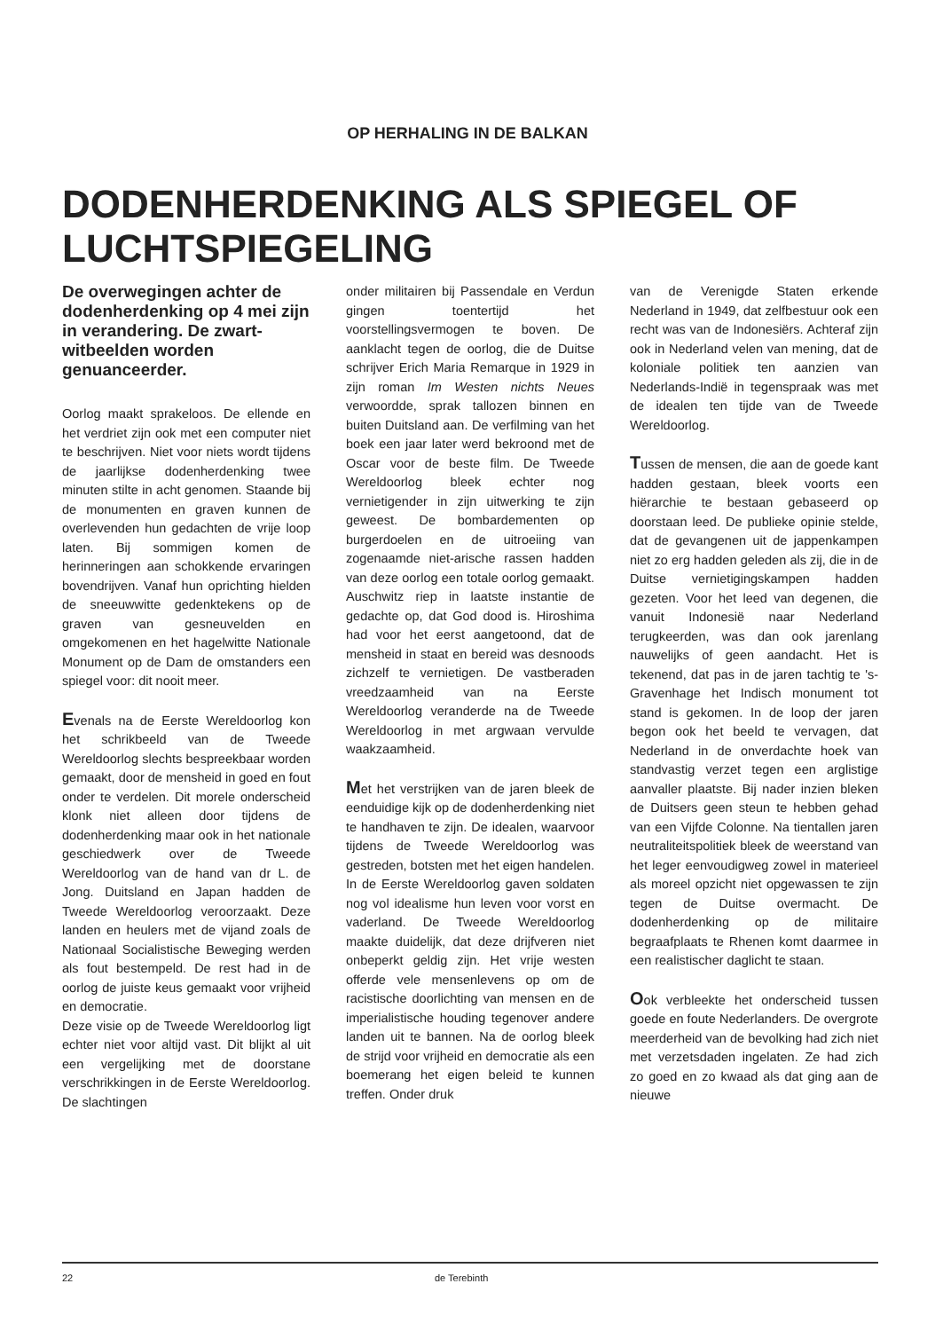OP HERHALING IN DE BALKAN
DODENHERDENKING ALS SPIEGEL OF LUCHTSPIEGELING
De overwegingen achter de dodenherdenking op 4 mei zijn in verandering. De zwart-witbeelden worden genuanceerder.
Oorlog maakt sprakeloos. De ellende en het verdriet zijn ook met een computer niet te beschrijven. Niet voor niets wordt tijdens de jaarlijkse dodenherdenking twee minuten stilte in acht genomen. Staande bij de monumenten en graven kunnen de overlevenden hun gedachten de vrije loop laten. Bij sommigen komen de herinneringen aan schokkende ervaringen bovendrijven. Vanaf hun oprichting hielden de sneeuwwitte gedenktekens op de graven van gesneuvelden en omgekomenen en het hagelwitte Nationale Monument op de Dam de omstanders een spiegel voor: dit nooit meer.
Evenals na de Eerste Wereldoorlog kon het schrikbeeld van de Tweede Wereldoorlog slechts bespreekbaar worden gemaakt, door de mensheid in goed en fout onder te verdelen. Dit morele onderscheid klonk niet alleen door tijdens de dodenherdenking maar ook in het nationale geschiedwerk over de Tweede Wereldoorlog van de hand van dr L. de Jong. Duitsland en Japan hadden de Tweede Wereldoorlog veroorzaakt. Deze landen en heulers met de vijand zoals de Nationaal Socialistische Beweging werden als fout bestempeld. De rest had in de oorlog de juiste keus gemaakt voor vrijheid en democratie.
Deze visie op de Tweede Wereldoorlog ligt echter niet voor altijd vast. Dit blijkt al uit een vergelijking met de doorstane verschrikkingen in de Eerste Wereldoorlog. De slachtingen
onder militairen bij Passendale en Verdun gingen toentertijd het voorstellingsvermogen te boven. De aanklacht tegen de oorlog, die de Duitse schrijver Erich Maria Remarque in 1929 in zijn roman Im Westen nichts Neues verwoordde, sprak tallozen binnen en buiten Duitsland aan. De verfilming van het boek een jaar later werd bekroond met de Oscar voor de beste film. De Tweede Wereldoorlog bleek echter nog vernietigender in zijn uitwerking te zijn geweest. De bombardementen op burgerdoelen en de uitroeiing van zogenaamde niet-arische rassen hadden van deze oorlog een totale oorlog gemaakt. Auschwitz riep in laatste instantie de gedachte op, dat God dood is. Hiroshima had voor het eerst aangetoond, dat de mensheid in staat en bereid was desnoods zichzelf te vernietigen. De vastberaden vreedzaamheid van na Eerste Wereldoorlog veranderde na de Tweede Wereldoorlog in met argwaan vervulde waakzaamheid.
Met het verstrijken van de jaren bleek de eenduidige kijk op de dodenherdenking niet te handhaven te zijn. De idealen, waarvoor tijdens de Tweede Wereldoorlog was gestreden, botsten met het eigen handelen. In de Eerste Wereldoorlog gaven soldaten nog vol idealisme hun leven voor vorst en vaderland. De Tweede Wereldoorlog maakte duidelijk, dat deze drijfveren niet onbeperkt geldig zijn. Het vrije westen offerde vele mensenlevens op om de racistische doorlichting van mensen en de imperialistische houding tegenover andere landen uit te bannen. Na de oorlog bleek de strijd voor vrijheid en democratie als een boemerang het eigen beleid te kunnen treffen. Onder druk
van de Verenigde Staten erkende Nederland in 1949, dat zelfbestuur ook een recht was van de Indonesiërs. Achteraf zijn ook in Nederland velen van mening, dat de koloniale politiek ten aanzien van Nederlands-Indië in tegenspraak was met de idealen ten tijde van de Tweede Wereldoorlog.
Tussen de mensen, die aan de goede kant hadden gestaan, bleek voorts een hiërarchie te bestaan gebaseerd op doorstaan leed. De publieke opinie stelde, dat de gevangenen uit de jappenkampen niet zo erg hadden geleden als zij, die in de Duitse vernietigingskampen hadden gezeten. Voor het leed van degenen, die vanuit Indonesië naar Nederland terugkeerden, was dan ook jarenlang nauwelijks of geen aandacht. Het is tekenend, dat pas in de jaren tachtig te 's-Gravenhage het Indisch monument tot stand is gekomen. In de loop der jaren begon ook het beeld te vervagen, dat Nederland in de onverdachte hoek van standvastig verzet tegen een arglistige aanvaller plaatste. Bij nader inzien bleken de Duitsers geen steun te hebben gehad van een Vijfde Colonne. Na tientallen jaren neutraliteitspolitiek bleek de weerstand van het leger eenvoudigweg zowel in materieel als moreel opzicht niet opgewassen te zijn tegen de Duitse overmacht. De dodenherdenking op de militaire begraafplaats te Rhenen komt daarmee in een realistischer daglicht te staan.
Ook verbleekte het onderscheid tussen goede en foute Nederlanders. De overgrote meerderheid van de bevolking had zich niet met verzetsdaden ingelaten. Ze had zich zo goed en zo kwaad als dat ging aan de nieuwe
22 de Terebinth